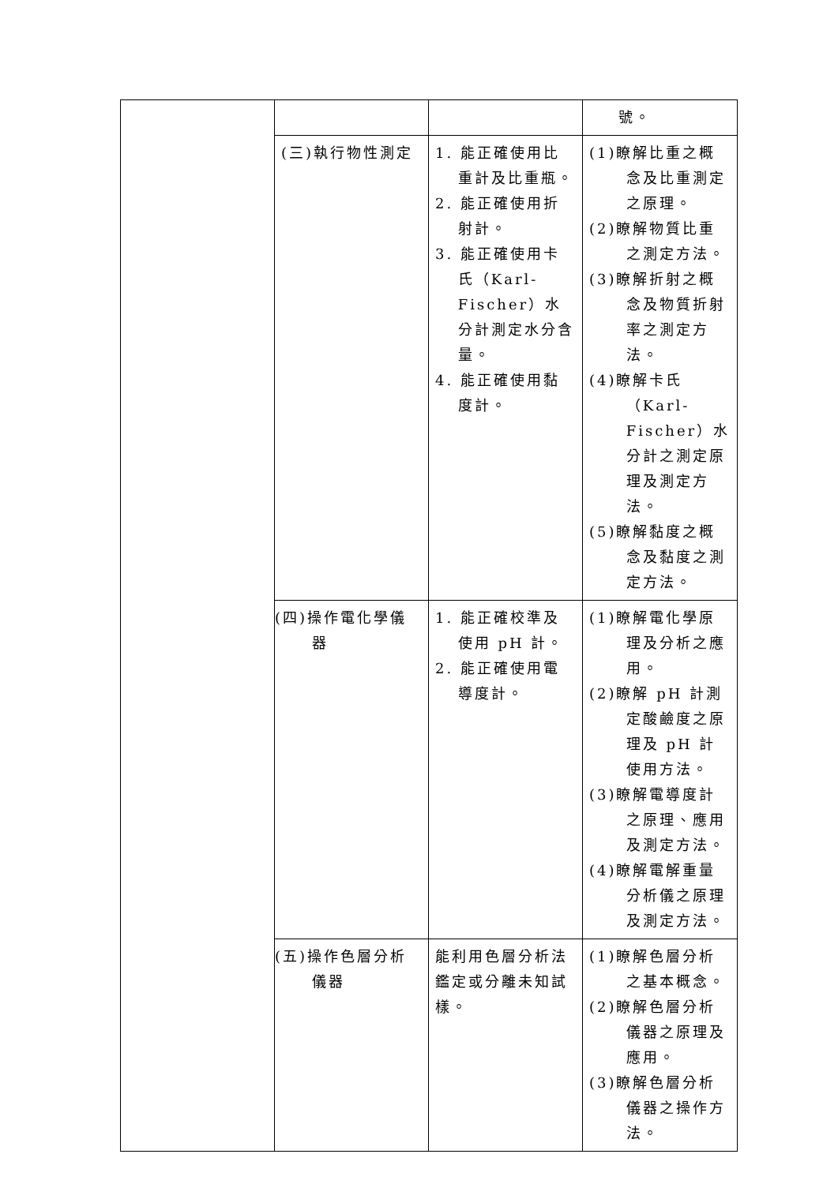| | | | 號。 |
| | (三)執行物性測定 | 1. 能正確使用比重計及比重瓶。 2. 能正確使用折射計。 3. 能正確使用卡氏（Karl-Fischer）水分計測定水分含量。 4. 能正確使用黏度計。 | (1)瞭解比重之概念及比重測定之原理。 (2)瞭解物質比重之測定方法。 (3)瞭解折射之概念及物質折射率之測定方法。 (4)瞭解卡氏（Karl-Fischer）水分計之測定原理及測定方法。 (5)瞭解黏度之概念及黏度之測定方法。 |
| | (四)操作電化學儀器 | 1. 能正確校準及使用 pH 計。 2. 能正確使用電導度計。 | (1)瞭解電化學原理及分析之應用。 (2)瞭解 pH 計測定酸鹼度之原理及 pH 計使用方法。 (3)瞭解電導度計之原理、應用及測定方法。 (4)瞭解電解重量分析儀之原理及測定方法。 |
| | (五)操作色層分析儀器 | 能利用色層分析法鑑定或分離未知試樣。 | (1)瞭解色層分析之基本概念。 (2)瞭解色層分析儀器之原理及應用。 (3)瞭解色層分析儀器之操作方法。 |